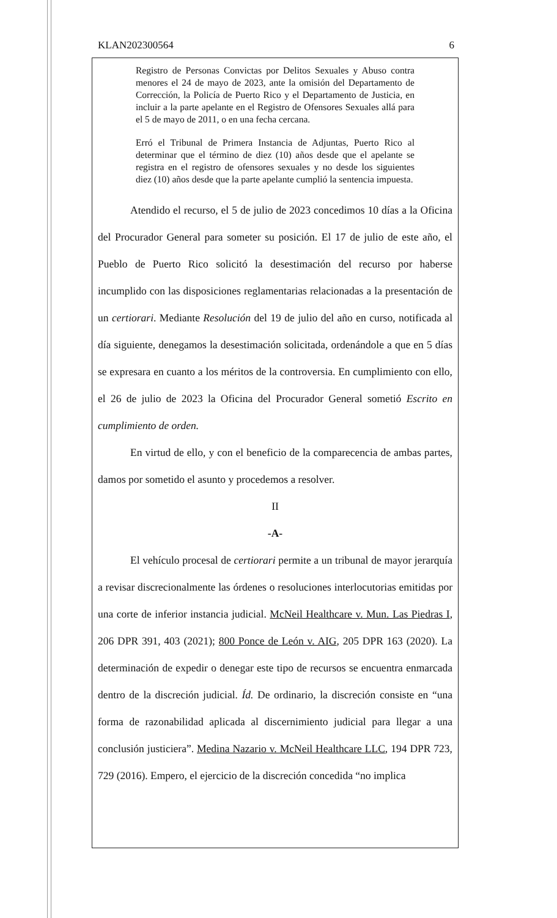KLAN202300564 6
Registro de Personas Convictas por Delitos Sexuales y Abuso contra menores el 24 de mayo de 2023, ante la omisión del Departamento de Corrección, la Policía de Puerto Rico y el Departamento de Justicia, en incluir a la parte apelante en el Registro de Ofensores Sexuales allá para el 5 de mayo de 2011, o en una fecha cercana.
Erró el Tribunal de Primera Instancia de Adjuntas, Puerto Rico al determinar que el término de diez (10) años desde que el apelante se registra en el registro de ofensores sexuales y no desde los siguientes diez (10) años desde que la parte apelante cumplió la sentencia impuesta.
Atendido el recurso, el 5 de julio de 2023 concedimos 10 días a la Oficina del Procurador General para someter su posición. El 17 de julio de este año, el Pueblo de Puerto Rico solicitó la desestimación del recurso por haberse incumplido con las disposiciones reglamentarias relacionadas a la presentación de un certiorari. Mediante Resolución del 19 de julio del año en curso, notificada al día siguiente, denegamos la desestimación solicitada, ordenándole a que en 5 días se expresara en cuanto a los méritos de la controversia. En cumplimiento con ello, el 26 de julio de 2023 la Oficina del Procurador General sometió Escrito en cumplimiento de orden.
En virtud de ello, y con el beneficio de la comparecencia de ambas partes, damos por sometido el asunto y procedemos a resolver.
II
-A-
El vehículo procesal de certiorari permite a un tribunal de mayor jerarquía a revisar discrecionalmente las órdenes o resoluciones interlocutorias emitidas por una corte de inferior instancia judicial. McNeil Healthcare v. Mun. Las Piedras I, 206 DPR 391, 403 (2021); 800 Ponce de León v. AIG, 205 DPR 163 (2020). La determinación de expedir o denegar este tipo de recursos se encuentra enmarcada dentro de la discreción judicial. Íd. De ordinario, la discreción consiste en “una forma de razonabilidad aplicada al discernimiento judicial para llegar a una conclusión justiciera”. Medina Nazario v. McNeil Healthcare LLC, 194 DPR 723, 729 (2016). Empero, el ejercicio de la discreción concedida “no implica